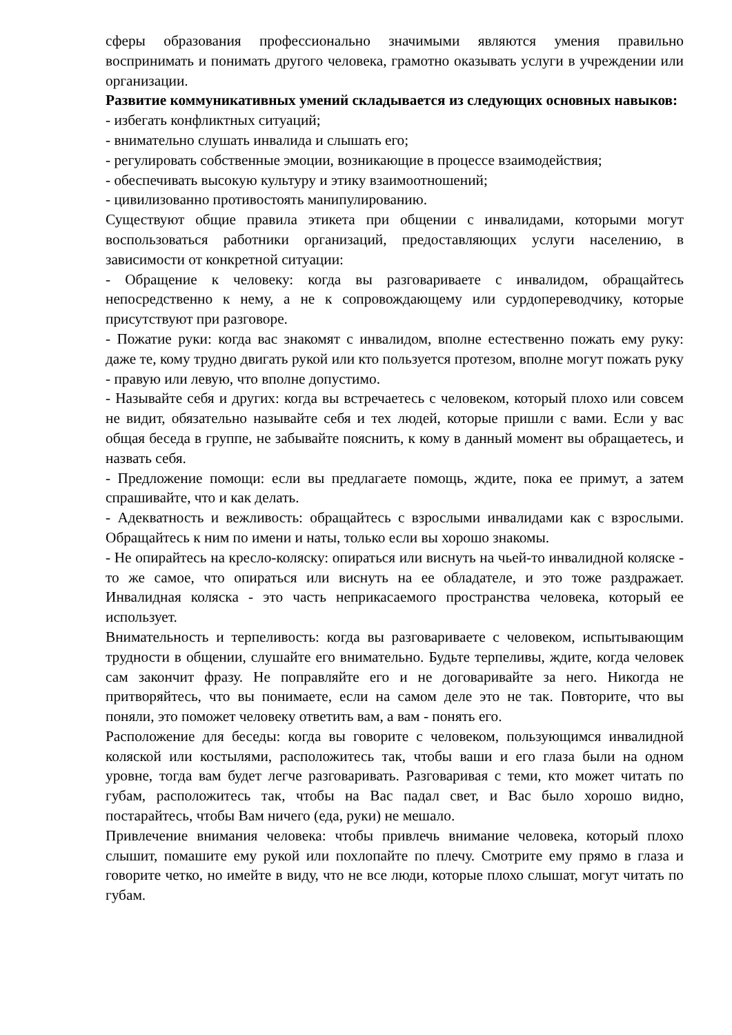сферы образования профессионально значимыми являются умения правильно воспринимать и понимать другого человека, грамотно оказывать услуги в учреждении или организации.
Развитие коммуникативных умений складывается из следующих основных навыков:
- избегать конфликтных ситуаций;
- внимательно слушать инвалида и слышать его;
- регулировать собственные эмоции, возникающие в процессе взаимодействия;
- обеспечивать высокую культуру и этику взаимоотношений;
- цивилизованно противостоять манипулированию.
Существуют общие правила этикета при общении с инвалидами, которыми могут воспользоваться работники организаций, предоставляющих услуги населению, в зависимости от конкретной ситуации:
- Обращение к человеку: когда вы разговариваете с инвалидом, обращайтесь непосредственно к нему, а не к сопровождающему или сурдопереводчику, которые присутствуют при разговоре.
- Пожатие руки: когда вас знакомят с инвалидом, вполне естественно пожать ему руку: даже те, кому трудно двигать рукой или кто пользуется протезом, вполне могут пожать руку - правую или левую, что вполне допустимо.
- Называйте себя и других: когда вы встречаетесь с человеком, который плохо или совсем не видит, обязательно называйте себя и тех людей, которые пришли с вами. Если у вас общая беседа в группе, не забывайте пояснить, к кому в данный момент вы обращаетесь, и назвать себя.
- Предложение помощи: если вы предлагаете помощь, ждите, пока ее примут, а затем спрашивайте, что и как делать.
- Адекватность и вежливость: обращайтесь с взрослыми инвалидами как с взрослыми. Обращайтесь к ним по имени и наты, только если вы хорошо знакомы.
- Не опирайтесь на кресло-коляску: опираться или виснуть на чьей-то инвалидной коляске - то же самое, что опираться или виснуть на ее обладателе, и это тоже раздражает. Инвалидная коляска - это часть неприкасаемого пространства человека, который ее использует.
Внимательность и терпеливость: когда вы разговариваете с человеком, испытывающим трудности в общении, слушайте его внимательно. Будьте терпеливы, ждите, когда человек сам закончит фразу. Не поправляйте его и не договаривайте за него. Никогда не притворяйтесь, что вы понимаете, если на самом деле это не так. Повторите, что вы поняли, это поможет человеку ответить вам, а вам - понять его.
Расположение для беседы: когда вы говорите с человеком, пользующимся инвалидной коляской или костылями, расположитесь так, чтобы ваши и его глаза были на одном уровне, тогда вам будет легче разговаривать. Разговаривая с теми, кто может читать по губам, расположитесь так, чтобы на Вас падал свет, и Вас было хорошо видно, постарайтесь, чтобы Вам ничего (еда, руки) не мешало.
Привлечение внимания человека: чтобы привлечь внимание человека, который плохо слышит, помашите ему рукой или похлопайте по плечу. Смотрите ему прямо в глаза и говорите четко, но имейте в виду, что не все люди, которые плохо слышат, могут читать по губам.